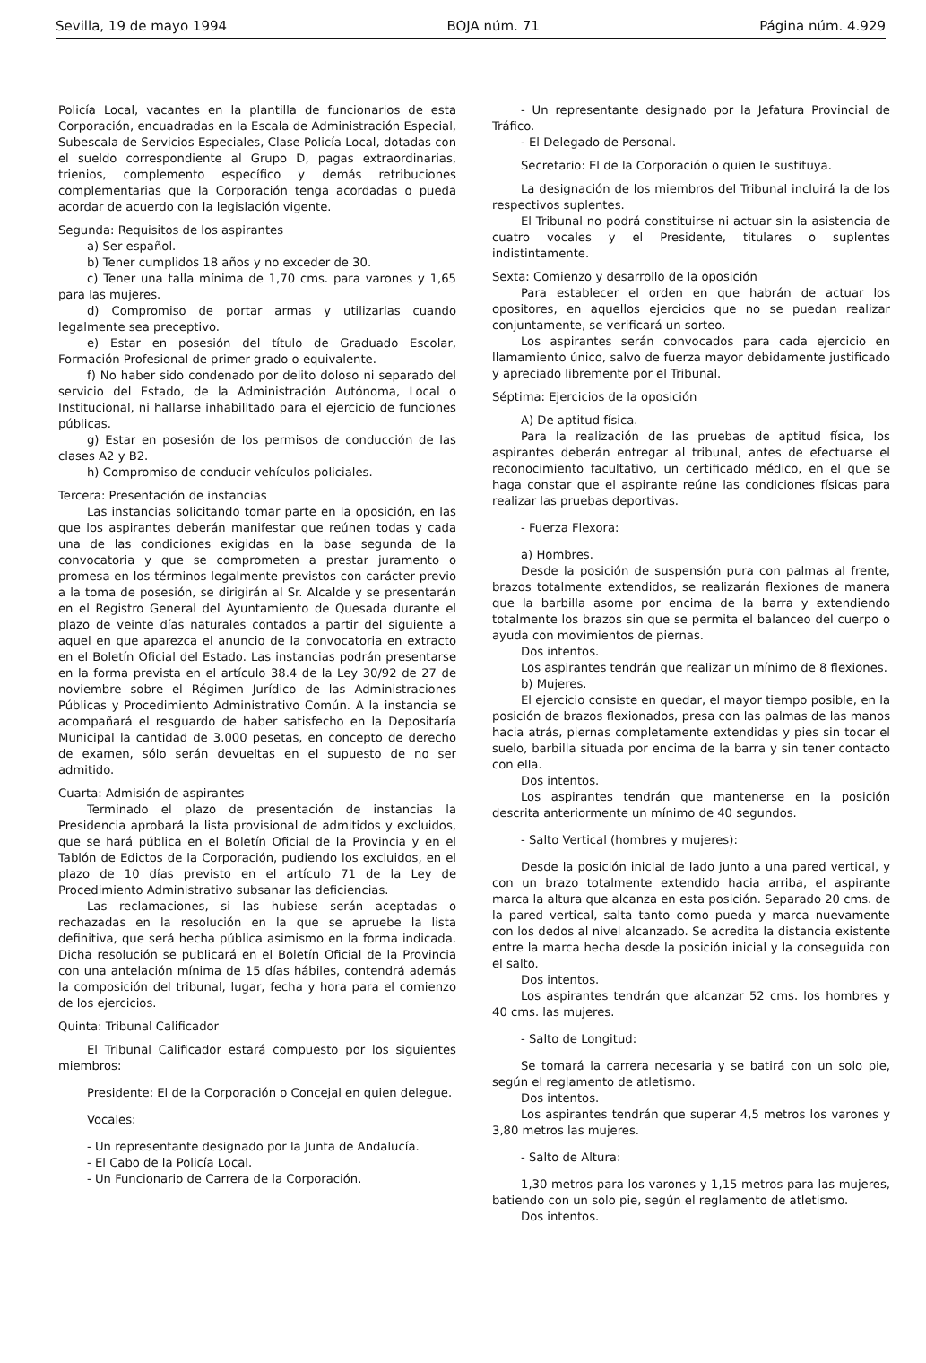Sevilla, 19 de mayo 1994 BOJA núm. 71 Página núm. 4.929
Policía Local, vacantes en la plantilla de funcionarios de esta Corporación, encuadradas en la Escala de Administración Especial, Subescala de Servicios Especiales, Clase Policía Local, dotadas con el sueldo correspondiente al Grupo D, pagas extraordinarias, trienios, complemento específico y demás retribuciones complementarias que la Corporación tenga acordadas o pueda acordar de acuerdo con la legislación vigente.
Segunda: Requisitos de los aspirantes
a) Ser español.
b) Tener cumplidos 18 años y no exceder de 30.
c) Tener una talla mínima de 1,70 cms. para varones y 1,65 para las mujeres.
d) Compromiso de portar armas y utilizarlas cuando legalmente sea preceptivo.
e) Estar en posesión del título de Graduado Escolar, Formación Profesional de primer grado o equivalente.
f) No haber sido condenado por delito doloso ni separado del servicio del Estado, de la Administración Autónoma, Local o Institucional, ni hallarse inhabilitado para el ejercicio de funciones públicas.
g) Estar en posesión de los permisos de conducción de las clases A2 y B2.
h) Compromiso de conducir vehículos policiales.
Tercera: Presentación de instancias
Las instancias solicitando tomar parte en la oposición, en las que los aspirantes deberán manifestar que reúnen todas y cada una de las condiciones exigidas en la base segunda de la convocatoria y que se comprometen a prestar juramento o promesa en los términos legalmente previstos con carácter previo a la toma de posesión, se dirigirán al Sr. Alcalde y se presentarán en el Registro General del Ayuntamiento de Quesada durante el plazo de veinte días naturales contados a partir del siguiente a aquel en que aparezca el anuncio de la convocatoria en extracto en el Boletín Oficial del Estado. Las instancias podrán presentarse en la forma prevista en el artículo 38.4 de la Ley 30/92 de 27 de noviembre sobre el Régimen Jurídico de las Administraciones Públicas y Procedimiento Administrativo Común. A la instancia se acompañará el resguardo de haber satisfecho en la Depositaría Municipal la cantidad de 3.000 pesetas, en concepto de derecho de examen, sólo serán devueltas en el supuesto de no ser admitido.
Cuarta: Admisión de aspirantes
Terminado el plazo de presentación de instancias la Presidencia aprobará la lista provisional de admitidos y excluidos, que se hará pública en el Boletín Oficial de la Provincia y en el Tablón de Edictos de la Corporación, pudiendo los excluidos, en el plazo de 10 días previsto en el artículo 71 de la Ley de Procedimiento Administrativo subsanar las deficiencias.
Las reclamaciones, si las hubiese serán aceptadas o rechazadas en la resolución en la que se apruebe la lista definitiva, que será hecha pública asimismo en la forma indicada. Dicha resolución se publicará en el Boletín Oficial de la Provincia con una antelación mínima de 15 días hábiles, contendrá además la composición del tribunal, lugar, fecha y hora para el comienzo de los ejercicios.
Quinta: Tribunal Calificador
El Tribunal Calificador estará compuesto por los siguientes miembros:
Presidente: El de la Corporación o Concejal en quien delegue.
Vocales:
- Un representante designado por la Junta de Andalucía.
- El Cabo de la Policía Local.
- Un Funcionario de Carrera de la Corporación.
- Un representante designado por la Jefatura Provincial de Tráfico.
- El Delegado de Personal.
Secretario: El de la Corporación o quien le sustituya.
La designación de los miembros del Tribunal incluirá la de los respectivos suplentes.
El Tribunal no podrá constituirse ni actuar sin la asistencia de cuatro vocales y el Presidente, titulares o suplentes indistintamente.
Sexta: Comienzo y desarrollo de la oposición
Para establecer el orden en que habrán de actuar los opositores, en aquellos ejercicios que no se puedan realizar conjuntamente, se verificará un sorteo.
Los aspirantes serán convocados para cada ejercicio en llamamiento único, salvo de fuerza mayor debidamente justificado y apreciado libremente por el Tribunal.
Séptima: Ejercicios de la oposición
A) De aptitud física.
Para la realización de las pruebas de aptitud física, los aspirantes deberán entregar al tribunal, antes de efectuarse el reconocimiento facultativo, un certificado médico, en el que se haga constar que el aspirante reúne las condiciones físicas para realizar las pruebas deportivas.
- Fuerza Flexora:
a) Hombres.
Desde la posición de suspensión pura con palmas al frente, brazos totalmente extendidos, se realizarán flexiones de manera que la barbilla asome por encima de la barra y extendiendo totalmente los brazos sin que se permita el balanceo del cuerpo o ayuda con movimientos de piernas.
Dos intentos.
Los aspirantes tendrán que realizar un mínimo de 8 flexiones.
b) Mujeres.
El ejercicio consiste en quedar, el mayor tiempo posible, en la posición de brazos flexionados, presa con las palmas de las manos hacia atrás, piernas completamente extendidas y pies sin tocar el suelo, barbilla situada por encima de la barra y sin tener contacto con ella.
Dos intentos.
Los aspirantes tendrán que mantenerse en la posición descrita anteriormente un mínimo de 40 segundos.
- Salto Vertical (hombres y mujeres):
Desde la posición inicial de lado junto a una pared vertical, y con un brazo totalmente extendido hacia arriba, el aspirante marca la altura que alcanza en esta posición. Separado 20 cms. de la pared vertical, salta tanto como pueda y marca nuevamente con los dedos al nivel alcanzado. Se acredita la distancia existente entre la marca hecha desde la posición inicial y la conseguida con el salto.
Dos intentos.
Los aspirantes tendrán que alcanzar 52 cms. los hombres y 40 cms. las mujeres.
- Salto de Longitud:
Se tomará la carrera necesaria y se batirá con un solo pie, según el reglamento de atletismo.
Dos intentos.
Los aspirantes tendrán que superar 4,5 metros los varones y 3,80 metros las mujeres.
- Salto de Altura:
1,30 metros para los varones y 1,15 metros para las mujeres, batiendo con un solo pie, según el reglamento de atletismo.
Dos intentos.